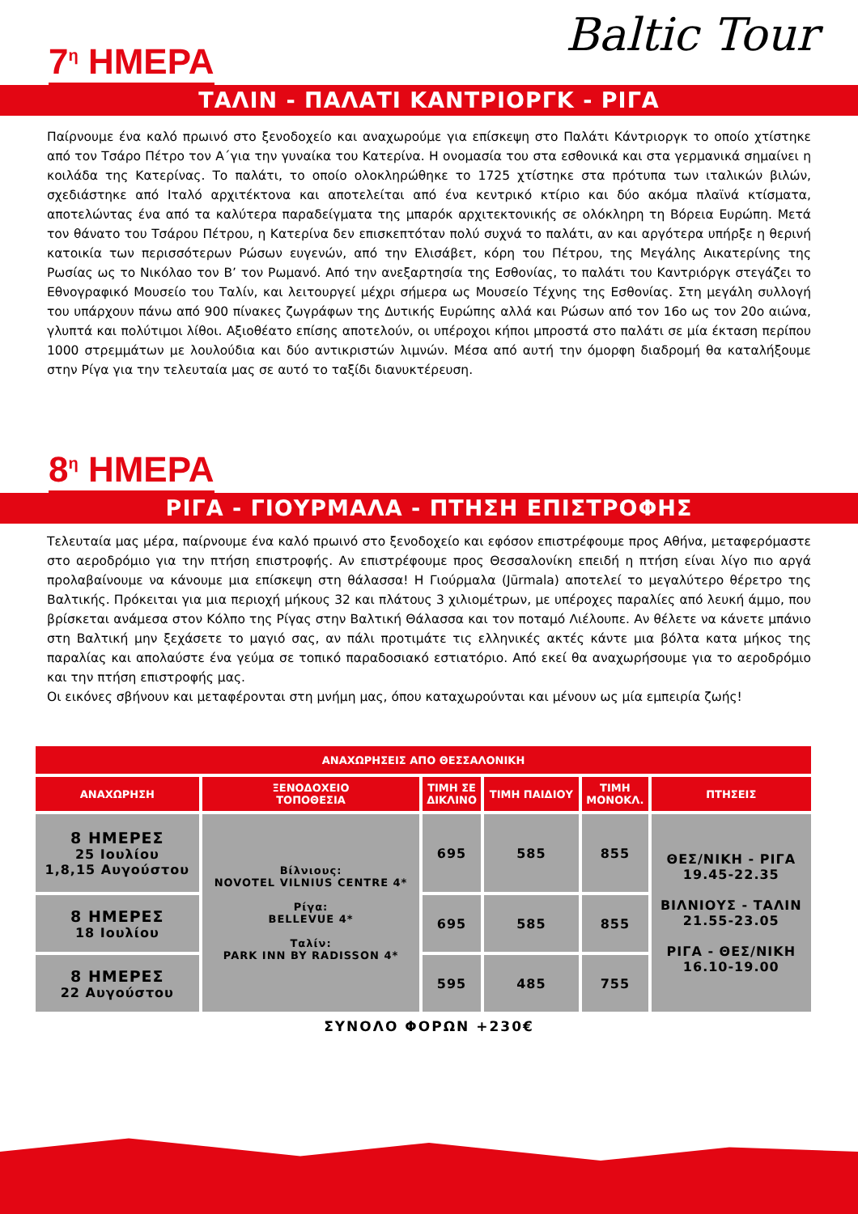7<sup>η</sup> ΗΜΕΡΑ
Baltic Tour
ΤΑΛΙΝ - ΠΑΛΑΤΙ ΚΑΝΤΡΙΟΡΓΚ - ΡΙΓΑ
Παίρνουμε ένα καλό πρωινό στο ξενοδοχείο και αναχωρούμε για επίσκεψη στο Παλάτι Κάντριοργκ το οποίο χτίστηκε από τον Τσάρο Πέτρο τον Α΄για την γυναίκα του Κατερίνα. Η ονομασία του στα εσθονικά και στα γερμανικά σημαίνει η κοιλάδα της Κατερίνας. Το παλάτι, το οποίο ολοκληρώθηκε το 1725 χτίστηκε στα πρότυπα των ιταλικών βιλών, σχεδιάστηκε από Ιταλό αρχιτέκτονα και αποτελείται από ένα κεντρικό κτίριο και δύο ακόμα πλαϊνά κτίσματα, αποτελώντας ένα από τα καλύτερα παραδείγματα της μπαρόκ αρχιτεκτονικής σε ολόκληρη τη Βόρεια Ευρώπη. Μετά τον θάνατο του Τσάρου Πέτρου, η Κατερίνα δεν επισκεπτόταν πολύ συχνά το παλάτι, αν και αργότερα υπήρξε η θερινή κατοικία των περισσότερων Ρώσων ευγενών, από την Ελισάβετ, κόρη του Πέτρου, της Μεγάλης Αικατερίνης της Ρωσίας ως το Νικόλαο τον Β’ τον Ρωμανό. Από την ανεξαρτησία της Εσθονίας, το παλάτι του Καντριόργκ στεγάζει το Εθνογραφικό Μουσείο του Ταλίν, και λειτουργεί μέχρι σήμερα ως Μουσείο Τέχνης της Εσθονίας. Στη μεγάλη συλλογή του υπάρχουν πάνω από 900 πίνακες ζωγράφων της Δυτικής Ευρώπης αλλά και Ρώσων από τον 16ο ως τον 20ο αιώνα, γλυπτά και πολύτιμοι λίθοι. Αξιοθέατο επίσης αποτελούν, οι υπέροχοι κήποι μπροστά στο παλάτι σε μία έκταση περίπου 1000 στρεμμάτων με λουλούδια και δύο αντικριστών λιμνών. Μέσα από αυτή την όμορφη διαδρομή θα καταλήξουμε στην Ρίγα για την τελευταία μας σε αυτό το ταξίδι διανυκτέρευση.
8<sup>η</sup> ΗΜΕΡΑ
ΡΙΓΑ - ΓΙΟΥΡΜΑΛΑ - ΠΤΗΣΗ ΕΠΙΣΤΡΟΦΗΣ
Τελευταία μας μέρα, παίρνουμε ένα καλό πρωινό στο ξενοδοχείο και εφόσον επιστρέφουμε προς Αθήνα, μεταφερόμαστε στο αεροδρόμιο για την πτήση επιστροφής. Αν επιστρέφουμε προς Θεσσαλονίκη επειδή η πτήση είναι λίγο πιο αργά προλαβαίνουμε να κάνουμε μια επίσκεψη στη θάλασσα! Η Γιούρμαλα (Jūrmala) αποτελεί το μεγαλύτερο θέρετρο της Βαλτικής. Πρόκειται για μια περιοχή μήκους 32 και πλάτους 3 χιλιομέτρων, με υπέροχες παραλίες από λευκή άμμο, που βρίσκεται ανάμεσα στον Κόλπο της Ρίγας στην Βαλτική Θάλασσα και τον ποταμό Λιέλουπε. Αν θέλετε να κάνετε μπάνιο στη Βαλτική μην ξεχάσετε το μαγιό σας, αν πάλι προτιμάτε τις ελληνικές ακτές κάντε μια βόλτα κατα μήκος της παραλίας και απολαύστε ένα γεύμα σε τοπικό παραδοσιακό εστιατόριο. Από εκεί θα αναχωρήσουμε για το αεροδρόμιο και την πτήση επιστροφής μας.
Οι εικόνες σβήνουν και μεταφέρονται στη μνήμη μας, όπου καταχωρούνται και μένουν ως μία εμπειρία ζωής!
| ΑΝΑΧΩΡΗΣΕΙΣ ΑΠΟ ΘΕΣΣΑΛΟΝΙΚΗ | | | | | |
| --- | --- | --- | --- | --- | --- |
| ΑΝΑΧΩΡΗΣΗ | ΞΕΝΟΔΟΧΕΙΟ ΤΟΠΟΘΕΣΙΑ | ΤΙΜΗ ΣΕ ΔΙΚΛΙΝΟ | ΤΙΜΗ ΠΑΙΔΙΟΥ | ΤΙΜΗ ΜΟΝΟΚΛ. | ΠΤΗΣΕΙΣ |
| 8 ΗΜΕΡΕΣ 25 Ιουλίου 1,8,15 Αυγούστου | Βίλνιους: NOVOTEL VILNIUS CENTRE 4* Ρίγα: BELLEVUE 4* Ταλίν: PARK INN BY RADISSON 4* | 695 | 585 | 855 | ΘΕΣ/ΝΙΚΗ - ΡΙΓΑ 19.45-22.35 ΒΙΛΝΙΟΥΣ - ΤΑΛΙΝ 21.55-23.05 ΡΙΓΑ - ΘΕΣ/ΝΙΚΗ 16.10-19.00 |
| 8 ΗΜΕΡΕΣ 18 Ιουλίου | | 695 | 585 | 855 | |
| 8 ΗΜΕΡΕΣ 22 Αυγούστου | | 595 | 485 | 755 | |
ΣΥΝΟΛΟ ΦΟΡΩΝ +230€